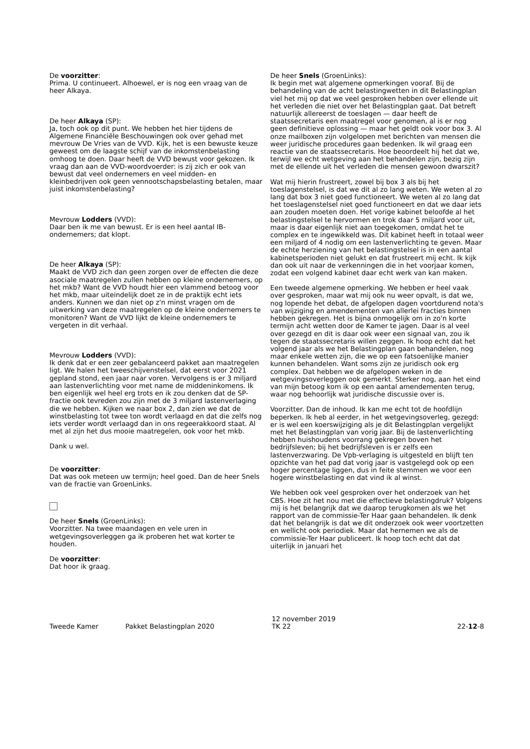De voorzitter:
Prima. U continueert. Alhoewel, er is nog een vraag van de heer Alkaya.
De heer Alkaya (SP):
Ja, toch ook op dit punt. We hebben het hier tijdens de Algemene Financiële Beschouwingen ook over gehad met mevrouw De Vries van de VVD. Kijk, het is een bewuste keuze geweest om de laagste schijf van de inkomstenbelasting omhoog te doen. Daar heeft de VVD bewust voor gekozen. Ik vraag dan aan de VVD-woordvoerder: is zij zich er ook van bewust dat veel ondernemers en veel midden- en kleinbedrijven ook geen vennootschapsbelasting betalen, maar juist inkomstenbelasting?
Mevrouw Lodders (VVD):
Daar ben ik me van bewust. Er is een heel aantal IB-ondernemers; dat klopt.
De heer Alkaya (SP):
Maakt de VVD zich dan geen zorgen over de effecten die deze asociale maatregelen zullen hebben op kleine ondernemers, op het mkb? Want de VVD houdt hier een vlammend betoog voor het mkb, maar uiteindelijk doet ze in de praktijk echt iets anders. Kunnen we dan niet op z'n minst vragen om de uitwerking van deze maatregelen op de kleine ondernemers te monitoren? Want de VVD lijkt de kleine ondernemers te vergeten in dit verhaal.
Mevrouw Lodders (VVD):
Ik denk dat er een zeer gebalanceerd pakket aan maatregelen ligt. We halen het tweeschijvenstelsel, dat eerst voor 2021 gepland stond, een jaar naar voren. Vervolgens is er 3 miljard aan lastenverlichting voor met name de middeninkomens. Ik ben eigenlijk wel heel erg trots en ik zou denken dat de SP-fractie ook tevreden zou zijn met de 3 miljard lastenverlaging die we hebben. Kijken we naar box 2, dan zien we dat de winstbelasting tot twee ton wordt verlaagd en dat die zelfs nog iets verder wordt verlaagd dan in ons regeerakkoord staat. Al met al zijn het dus mooie maatregelen, ook voor het mkb.
Dank u wel.
De voorzitter:
Dat was ook meteen uw termijn; heel goed. Dan de heer Snels van de fractie van GroenLinks.
De heer Snels (GroenLinks):
Voorzitter. Na twee maandagen en vele uren in wetgevingsoverleggen ga ik proberen het wat korter te houden.
De voorzitter:
Dat hoor ik graag.
De heer Snels (GroenLinks):
Ik begin met wat algemene opmerkingen vooraf. Bij de behandeling van de acht belastingwetten in dit Belastingplan viel het mij op dat we veel gesproken hebben over ellende uit het verleden die niet over het Belastingplan gaat. Dat betreft natuurlijk allereerst de toeslagen — daar heeft de staatssecretaris een maatregel voor genomen, al is er nog geen definitieve oplossing — maar het geldt ook voor box 3. Al onze mailboxen zijn volgelopen met berichten van mensen die weer juridische procedures gaan bedenken. Ik wil graag een reactie van de staatssecretaris. Hoe beoordeelt hij het dat we, terwijl we echt wetgeving aan het behandelen zijn, bezig zijn met de ellende uit het verleden die mensen gewoon dwarszit?
Wat mij hierin frustreert, zowel bij box 3 als bij het toeslagenstelsel, is dat we dit al zo lang weten. We weten al zo lang dat box 3 niet goed functioneert. We weten al zo lang dat het toeslagenstelsel niet goed functioneert en dat we daar iets aan zouden moeten doen. Het vorige kabinet beloofde al het belastingstelsel te hervormen en trok daar 5 miljard voor uit, maar is daar eigenlijk niet aan toegekomen, omdat het te complex en te ingewikkeld was. Dit kabinet heeft in totaal weer een miljard of 4 nodig om een lastenverlichting te geven. Maar de echte herziening van het belastingstelsel is in een aantal kabinetsperioden niet gelukt en dat frustreert mij echt. Ik kijk dan ook uit naar de verkenningen die in het voorjaar komen, zodat een volgend kabinet daar echt werk van kan maken.
Een tweede algemene opmerking. We hebben er heel vaak over gesproken, maar wat mij ook nu weer opvalt, is dat we, nog lopende het debat, de afgelopen dagen voortdurend nota's van wijziging en amendementen van allerlei fracties binnen hebben gekregen. Het is bijna onmogelijk om in zo'n korte termijn acht wetten door de Kamer te jagen. Daar is al veel over gezegd en dit is daar ook weer een signaal van, zou ik tegen de staatssecretaris willen zeggen. Ik hoop echt dat het volgend jaar als we het Belastingplan gaan behandelen, nog maar enkele wetten zijn, die we op een fatsoenlijke manier kunnen behandelen. Want soms zijn ze juridisch ook erg complex. Dat hebben we de afgelopen weken in de wetgevingsoverleggen ook gemerkt. Sterker nog, aan het eind van mijn betoog kom ik op een aantal amendementen terug, waar nog behoorlijk wat juridische discussie over is.
Voorzitter. Dan de inhoud. Ik kan me echt tot de hoofdlijn beperken. Ik heb al eerder, in het wetgevingsoverleg, gezegd: er is wel een koerswijziging als je dit Belastingplan vergelijkt met het Belastingplan van vorig jaar. Bij de lastenverlichting hebben huishoudens voorrang gekregen boven het bedrijfsleven; bij het bedrijfsleven is er zelfs een lastenverzwaring. De Vpb-verlaging is uitgesteld en blijft ten opzichte van het pad dat vorig jaar is vastgelegd ook op een hoger percentage liggen, dus in feite stemmen we voor een hogere winstbelasting en dat vind ik al winst.
We hebben ook veel gesproken over het onderzoek van het CBS. Hoe zit het nou met die effectieve belastingdruk? Volgens mij is het belangrijk dat we daarop terugkomen als we het rapport van de commissie-Ter Haar gaan behandelen. Ik denk dat het belangrijk is dat we dit onderzoek ook weer voortzetten en wellicht ook periodiek. Maar dat hernemen we als de commissie-Ter Haar publiceert. Ik hoop toch echt dat dat uiterlijk in januari het
Tweede Kamer Pakket Belastingplan 2020 12 november 2019
TK 22 22-12-8